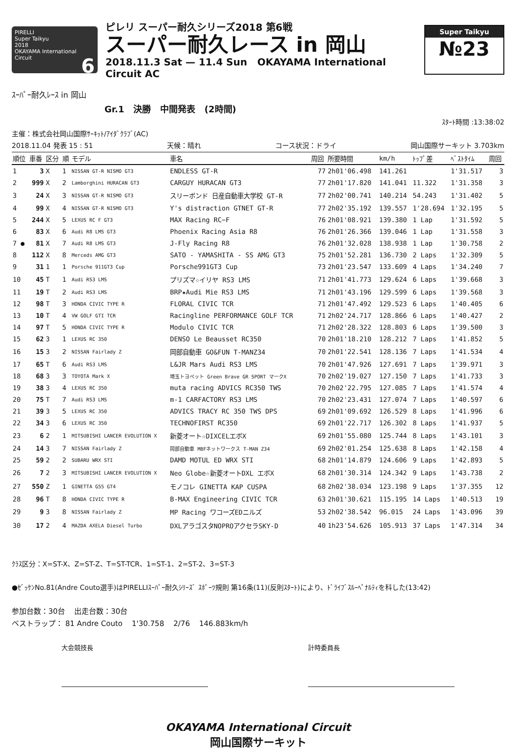PIRELLI
Super Taikyu
2018
OKAYAMA International Circuit 6
ピレリ スーパー耐久シリーズ2018 第6戦
スーパー耐久レース in 岡山
2018.11.3 Sat — 11.4 Sun OKAYAMA International Circuit AC
Super Taikyu
№23
ｽｰﾊﾟｰ耐久ﾚｰｽ in 岡山
Gr.1 決勝 中間発表 (2時間)
ｽﾀｰﾄ時間 :13:38:02
主催：株式会社岡山国際ｻｰｷｯﾄ/ｱｲﾀﾞｸﾗﾌﾞ(AC)
2018.11.04 発表 15 : 51 天候：晴れ コース状況：ドライ 岡山国際サーキット 3.703km
| 順位 | 車番 | 区分 | 順 | モデル | 車名 | 周回 | 所要時間 | km/h | ﾄｯﾌﾟ差 | ﾍﾞｽﾄﾀｲﾑ | 周回 |
| --- | --- | --- | --- | --- | --- | --- | --- | --- | --- | --- | --- |
| 1 | 3 | X | 1 | NISSAN GT-R NISMO GT3 | ENDLESS GT-R | 77 | 2h01'06.498 | 141.261 | | 1'31.517 | 3 |
| 2 | 999 | X | 2 | Lamborghini HURACAN GT3 | CARGUY HURACAN GT3 | 77 | 2h01'17.820 | 141.041 | 11.322 | 1'31.358 | 3 |
| 3 | 24 | X | 3 | NISSAN GT-R NISMO GT3 | スリーボンド 日産自動車大学校 GT-R | 77 | 2h02'00.741 | 140.214 | 54.243 | 1'31.402 | 5 |
| 4 | 99 | X | 4 | NISSAN GT-R NISMO GT3 | Y's distraction GTNET GT-R | 77 | 2h02'35.192 | 139.557 | 1'28.694 | 1'32.195 | 5 |
| 5 | 244 | X | 5 | LEXUS RC F GT3 | MAX Racing RC−F | 76 | 2h01'08.921 | 139.380 | 1 Lap | 1'31.592 | 5 |
| 6 | 83 | X | 6 | Audi R8 LMS GT3 | Phoenix Racing Asia R8 | 76 | 2h01'26.366 | 139.046 | 1 Lap | 1'31.558 | 3 |
| 7 ● | 81 | X | 7 | Audi R8 LMS GT3 | J-Fly Racing R8 | 76 | 2h01'32.028 | 138.938 | 1 Lap | 1'30.758 | 2 |
| 8 | 112 | X | 8 | Merceds AMG GT3 | SATO - YAMASHITA - SS AMG GT3 | 75 | 2h01'52.281 | 136.730 | 2 Laps | 1'32.309 | 5 |
| 9 | 31 | 1 | 1 | Porsche 911GT3 Cup | Porsche991GT3 Cup | 73 | 2h01'23.547 | 133.609 | 4 Laps | 1'34.240 | 7 |
| 10 | 45 | T | 1 | Audi RS3 LMS | プリズマ☆イリヤ RS3 LMS | 71 | 2h01'41.773 | 129.624 | 6 Laps | 1'39.668 | 3 |
| 11 | 19 | T | 2 | Audi RS3 LMS | BRP★Audi Mie RS3 LMS | 71 | 2h01'43.196 | 129.599 | 6 Laps | 1'39.568 | 3 |
| 12 | 98 | T | 3 | HONDA CIVIC TYPE R | FLORAL CIVIC TCR | 71 | 2h01'47.492 | 129.523 | 6 Laps | 1'40.405 | 6 |
| 13 | 10 | T | 4 | VW GOLF GTI TCR | Racingline PERFORMANCE GOLF TCR | 71 | 2h02'24.717 | 128.866 | 6 Laps | 1'40.427 | 2 |
| 14 | 97 | T | 5 | HONDA CIVIC TYPE R | Modulo CIVIC TCR | 71 | 2h02'28.322 | 128.803 | 6 Laps | 1'39.500 | 3 |
| 15 | 62 | 3 | 1 | LEXUS RC 350 | DENSO Le Beausset RC350 | 70 | 2h01'18.210 | 128.212 | 7 Laps | 1'41.852 | 5 |
| 16 | 15 | 3 | 2 | NISSAN Fairlady Z | 岡部自動車 GO&FUN T-MANZ34 | 70 | 2h01'22.541 | 128.136 | 7 Laps | 1'41.534 | 4 |
| 17 | 65 | T | 6 | Audi RS3 LMS | L&JR Mars Audi RS3 LMS | 70 | 2h01'47.926 | 127.691 | 7 Laps | 1'39.971 | 3 |
| 18 | 68 | 3 | 3 | TOYOTA Mark X | 埼玉トヨペット Green Brave GR SPORT マークX | 70 | 2h02'19.027 | 127.150 | 7 Laps | 1'41.733 | 3 |
| 19 | 38 | 3 | 4 | LEXUS RC 350 | muta racing ADVICS RC350 TWS | 70 | 2h02'22.795 | 127.085 | 7 Laps | 1'41.574 | 4 |
| 20 | 75 | T | 7 | Audi RS3 LMS | m-1 CARFACTORY RS3 LMS | 70 | 2h02'23.431 | 127.074 | 7 Laps | 1'40.597 | 6 |
| 21 | 39 | 3 | 5 | LEXUS RC 350 | ADVICS TRACY RC 350 TWS DPS | 69 | 2h01'09.692 | 126.529 | 8 Laps | 1'41.996 | 6 |
| 22 | 34 | 3 | 6 | LEXUS RC 350 | TECHNOFIRST RC350 | 69 | 2h01'22.717 | 126.302 | 8 Laps | 1'41.937 | 5 |
| 23 | 6 | 2 | 1 | MITSUBISHI LANCER EVOLUTION X | 新菱オート☆DIXCELエボX | 69 | 2h01'55.080 | 125.744 | 8 Laps | 1'43.101 | 3 |
| 24 | 14 | 3 | 7 | NISSAN Fairlady Z | 岡部自動車 MBFネットワークス T-MAN Z34 | 69 | 2h02'01.254 | 125.638 | 8 Laps | 1'42.158 | 4 |
| 25 | 59 | 2 | 2 | SUBARU WRX STI | DAMD MOTUL ED WRX STI | 68 | 2h01'14.879 | 124.606 | 9 Laps | 1'42.893 | 5 |
| 26 | 7 | 2 | 3 | MITSUBISHI LANCER EVOLUTION X | Neo Globe☆新菱オートDXL エボX | 68 | 2h01'30.314 | 124.342 | 9 Laps | 1'43.738 | 2 |
| 27 | 550 | Z | 1 | GINETTA G55 GT4 | モノコレ GINETTA KAP CUSPA | 68 | 2h02'38.034 | 123.198 | 9 Laps | 1'37.355 | 12 |
| 28 | 96 | T | 8 | HONDA CIVIC TYPE R | B-MAX Engineering CIVIC TCR | 63 | 2h01'30.621 | 115.195 | 14 Laps | 1'40.513 | 19 |
| 29 | 9 | 3 | 8 | NISSAN Fairlady Z | MP Racing ワコーズEDニルズ | 53 | 2h02'38.542 | 96.015 | 24 Laps | 1'43.096 | 39 |
| 30 | 17 | 2 | 4 | MAZDA AXELA Diesel Turbo | DXLアラゴスタNOPROアクセラSKY-D | 40 | 1h23'54.626 | 105.913 | 37 Laps | 1'47.314 | 34 |
ｸﾗｽ区分：X=ST-X、Z=ST-Z、T=ST-TCR、1=ST-1、2=ST-2、3=ST-3
●ｾﾞｯｹﾝNo.81(Andre Couto選手)はPIRELLIｽｰﾊﾟｰ耐久ｼﾘｰｽﾞ ｽﾎﾟｰﾂ規則 第16条(11)(反則ｽﾀｰﾄ)により、ﾄﾞﾗｲﾌﾞｽﾙｰﾍﾟﾅﾙﾃｨを科した(13:42)
参加台数：30台 出走台数：30台
ベストラップ： 81 Andre Couto 1'30.758 2/76 146.883km/h
大会競技長 計時委員長
OKAYAMA International Circuit
岡山国際サーキット